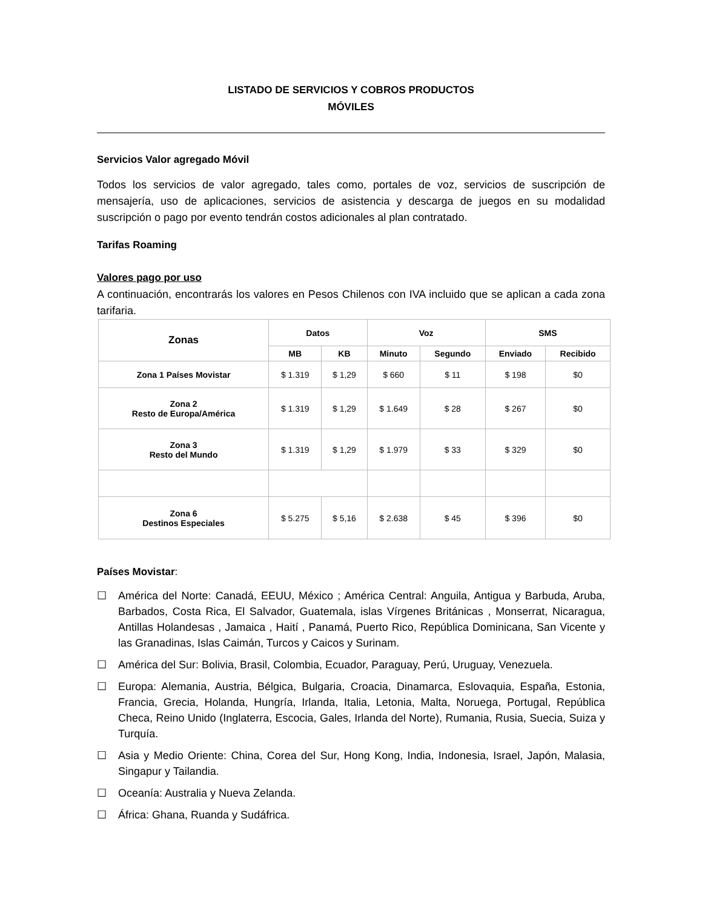LISTADO DE SERVICIOS Y COBROS PRODUCTOS
MÓVILES
Servicios Valor agregado Móvil
Todos los servicios de valor agregado, tales como, portales de voz, servicios de suscripción de mensajería, uso de aplicaciones, servicios de asistencia y descarga de juegos en su modalidad suscripción o pago por evento tendrán costos adicionales al plan contratado.
Tarifas Roaming
Valores pago por uso
A continuación, encontrarás los valores en Pesos Chilenos con IVA incluido que se aplican a cada zona tarifaria.
| Zonas | Datos | | Voz | | SMS | |
| --- | --- | --- | --- | --- | --- | --- |
| | MB | KB | Minuto | Segundo | Enviado | Recibido |
| Zona 1 Países Movistar | $ 1.319 | $ 1,29 | $ 660 | $ 11 | $ 198 | $0 |
| Zona 2 Resto de Europa/América | $ 1.319 | $ 1,29 | $ 1.649 | $ 28 | $ 267 | $0 |
| Zona 3 Resto del Mundo | $ 1.319 | $ 1,29 | $ 1.979 | $ 33 | $ 329 | $0 |
| Zona 6 Destinos Especiales | $ 5.275 | $ 5,16 | $ 2.638 | $ 45 | $ 396 | $0 |
Países Movistar:
☐ América del Norte: Canadá, EEUU, México ; América Central: Anguila, Antigua y Barbuda, Aruba, Barbados, Costa Rica, El Salvador, Guatemala, islas Vírgenes Británicas , Monserrat, Nicaragua, Antillas Holandesas , Jamaica , Haití , Panamá, Puerto Rico, República Dominicana, San Vicente y las Granadinas, Islas Caimán, Turcos y Caicos y Surinam.
☐ América del Sur: Bolivia, Brasil, Colombia, Ecuador, Paraguay, Perú, Uruguay, Venezuela.
☐ Europa: Alemania, Austria, Bélgica, Bulgaria, Croacia, Dinamarca, Eslovaquia, España, Estonia, Francia, Grecia, Holanda, Hungría, Irlanda, Italia, Letonia, Malta, Noruega, Portugal, República Checa, Reino Unido (Inglaterra, Escocia, Gales, Irlanda del Norte), Rumania, Rusia, Suecia, Suiza y Turquía.
☐ Asia y Medio Oriente: China, Corea del Sur, Hong Kong, India, Indonesia, Israel, Japón, Malasia, Singapur y Tailandia.
☐ Oceanía: Australia y Nueva Zelanda.
☐ África: Ghana, Ruanda y Sudáfrica.